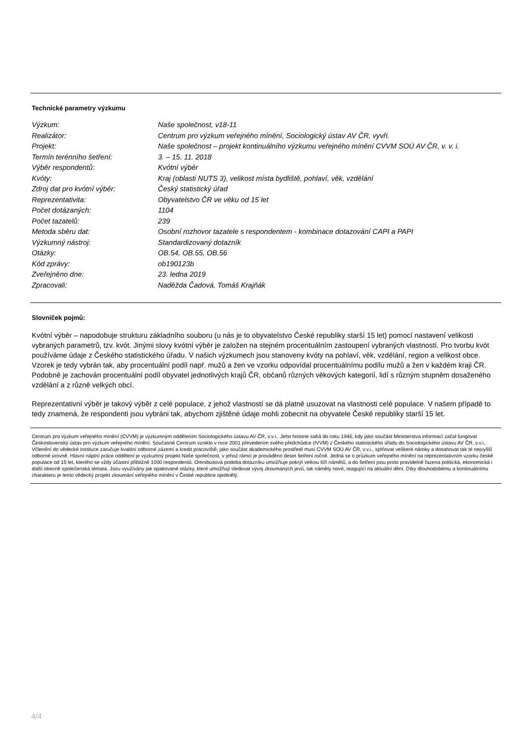Technické parametry výzkumu
| Výzkum: | Naše společnost, v18-11 |
| Realizátor: | Centrum pro výzkum veřejného mínění, Sociologický ústav AV ČR, vyvři. |
| Projekt: | Naše společnost – projekt kontinuálního výzkumu veřejného mínění CVVM SOÚ AV ČR, v. v. i. |
| Termín terénního šetření: | 3. – 15. 11. 2018 |
| Výběr respondentů: | Kvótní výběr |
| Kvóty: | Kraj (oblasti NUTS 3), velikost místa bydliště, pohlaví, věk, vzdělání |
| Zdroj dat pro kvótní výběr: | Český statistický úřad |
| Reprezentativita: | Obyvatelstvo ČR ve věku od 15 let |
| Počet dotázaných: | 1104 |
| Počet tazatelů: | 239 |
| Metoda sběru dat: | Osobní rozhovor tazatele s respondentem - kombinace dotazování CAPI a PAPI |
| Výzkumný nástroj: | Standardizovaný dotazník |
| Otázky: | OB.54, OB.55, OB.56 |
| Kód zprávy: | ob190123b |
| Zveřejněno dne: | 23. ledna 2019 |
| Zpracovali: | Naděžda Čadová, Tomáš Krajňák |
Slovníček pojmů:
Kvótní výběr – napodobuje strukturu základního souboru (u nás je to obyvatelstvo České republiky starší 15 let) pomocí nastavení velikosti vybraných parametrů, tzv. kvót. Jinými slovy kvótní výběr je založen na stejném procentuálním zastoupení vybraných vlastností. Pro tvorbu kvót používáme údaje z Českého statistického úřadu. V našich výzkumech jsou stanoveny kvóty na pohlaví, věk, vzdělání, region a velikost obce. Vzorek je tedy vybrán tak, aby procentuální podíl např. mužů a žen ve vzorku odpovídal procentuálnímu podílu mužů a žen v každém kraji ČR. Podobně je zachován procentuální podíl obyvatel jednotlivých krajů ČR, občanů různých věkových kategorií, lidí s různým stupněm dosaženého vzdělání a z různě velkých obcí.
Reprezentativní výběr je takový výběr z celé populace, z jehož vlastností se dá platně usuzovat na vlastnosti celé populace. V našem případě to tedy znamená, že respondenti jsou vybráni tak, abychom zjištěné údaje mohli zobecnit na obyvatele České republiky starší 15 let.
Centrum pro výzkum veřejného mínění (CVVM) je výzkumným oddělením Sociologického ústavu AV ČR, v.v.i.. Jeho historie sahá do roku 1946, kdy jako součást Ministerstva informací začal fungovat Československý ústav pro výzkum veřejného mínění. Současné Centrum vzniklo v roce 2001 převedením svého předchůdce (IVVM) z Českého statistického úřadu do Sociologického ústavu AV ČR, v.v.i.. Včlenění do vědecké instituce zaručuje kvalitní odborné zázemí a kredit pracoviště; jako součást akademického prostředí musí CVVM SOÚ AV ČR, v.v.i., splňovat veškeré nároky a dosahovat tak té nejvyšší odborné úrovně. Hlavní náplní práce oddělení je výzkumný projekt Naše společnost, v jehož rámci je prováděno deset šetření ročně. Jedná se o průzkum veřejného mínění na reprezentativním vzorku české populace od 15 let, kterého se vždy účastní přibližně 1000 respondentů. Omnibusová podoba dotazníku umožňuje pokrýt velkou šíři námětů, a do šetření jsou proto pravidelně řazena politická, ekonomická i další obecně společenská témata. Jsou využívány jak opakované otázky, které umožňují sledovat vývoj zkoumaných jevů, tak náměty nové, reagující na aktuální dění. Díky dlouhodobému a kontinuálnímu charakteru je tento vědecký projekt zkoumání veřejného mínění v České republice ojedinělý.
4/4